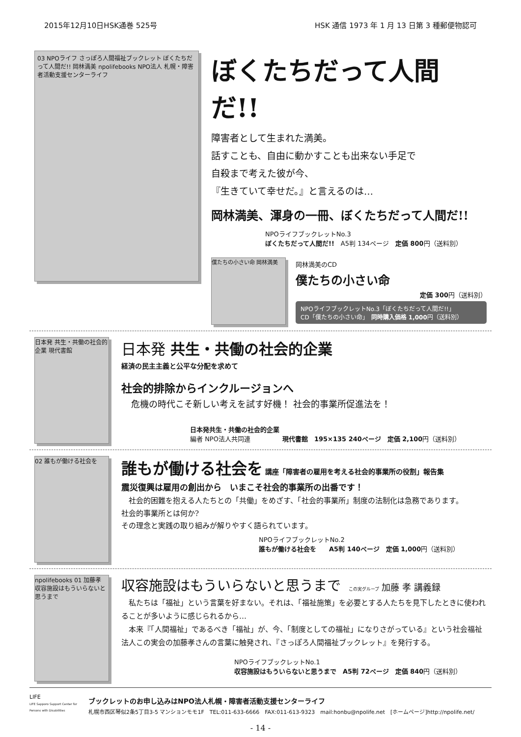2015年12月10日HSK通巻 525号 HSK 通信 1973 年 1 月 13 日第 3 種郵便物認可
03 NPOライフ さっぽろ人間福祉ブックレット ぼくたちだって人間だ!! 岡林満美 npolifebooks NPO法人 札幌・障害者活動支援センターライフ
ぼくたちだって人間だ!!
障害者として生まれた満美。
話すことも、自由に動かすことも出来ない手足で
自殺まで考えた彼が今、
『生きていて幸せだ。』と言えるのは…
岡林満美、渾身の一冊、ぼくたちだって人間だ!!
NPOライフブックレットNo.3
ぼくたちだって人間だ!!　A5判 134ページ　定価 800円（送料別）
僕たちの小さい命 岡林満美
岡林満美のCD
僕たちの小さい命
定価 300円（送料別）
NPOライフブックレットNo.3「ぼくたちだって人間だ!!」
CD「僕たちの小さい命」　同時購入価格 1,000円（送料別）
日本発 共生・共働の社会的企業 現代書館
日本発 共生・共働の社会的企業
経済の民主主義と公平な分配を求めて
社会的排除からインクルージョンへ
危機の時代こそ新しい考えを試す好機！ 社会的事業所促進法を！
日本発共生・共働の社会的企業
編者 NPO法人共同連　　　　　現代書館　195×135 240ページ　定価 2,100円（送料別）
02 誰もが働ける社会を
誰もが働ける社会を 講座「障害者の雇用を考える社会的事業所の役割」報告集
震災復興は雇用の創出から　いまこそ社会的事業所の出番です！
　社会的困難を抱える人たちとの「共働」をめざす、「社会的事業所」制度の法制化は急務であります。
社会的事業所とは何か?
その理念と実践の取り組みが解りやすく語られています。
NPOライフブックレットNo.2
誰もが働ける社会を　　A5判 140ページ　定価 1,000円（送料別）
npolifebooks 01 加藤孝 収容施設はもういらないと思うまで
収容施設はもういらないと思うまで　この実グループ 加藤 孝 講義録
　私たちは「福祉」という言葉を好まない。それは、「福祉施策」を必要とする人たちを見下したときに使われることが多いように感じられるから…
　本来『「人間福祉」であるべき「福祉」が、今、「制度としての福祉」になりさがっている』という社会福祉法人この実会の加藤孝さんの言葉に触発され、『さっぽろ人間福祉ブックレット』を発行する。
NPOライフブックレットNo.1
収容施設はもういらないと思うまで　A5判 72ページ　定価 840円（送料別）
LIFE
LIFE Sapporo Support Center for Persons with Disabilities
ブックレットのお申し込みはNPO法人札幌・障害者活動支援センターライフ
札幌市西区琴似2条5丁目3-5 マンションモモ1F　TEL:011-633-6666　FAX:011-613-9323　mail:honbu@npolife.net　[ホームページ]http://npolife.net/
- 14 -